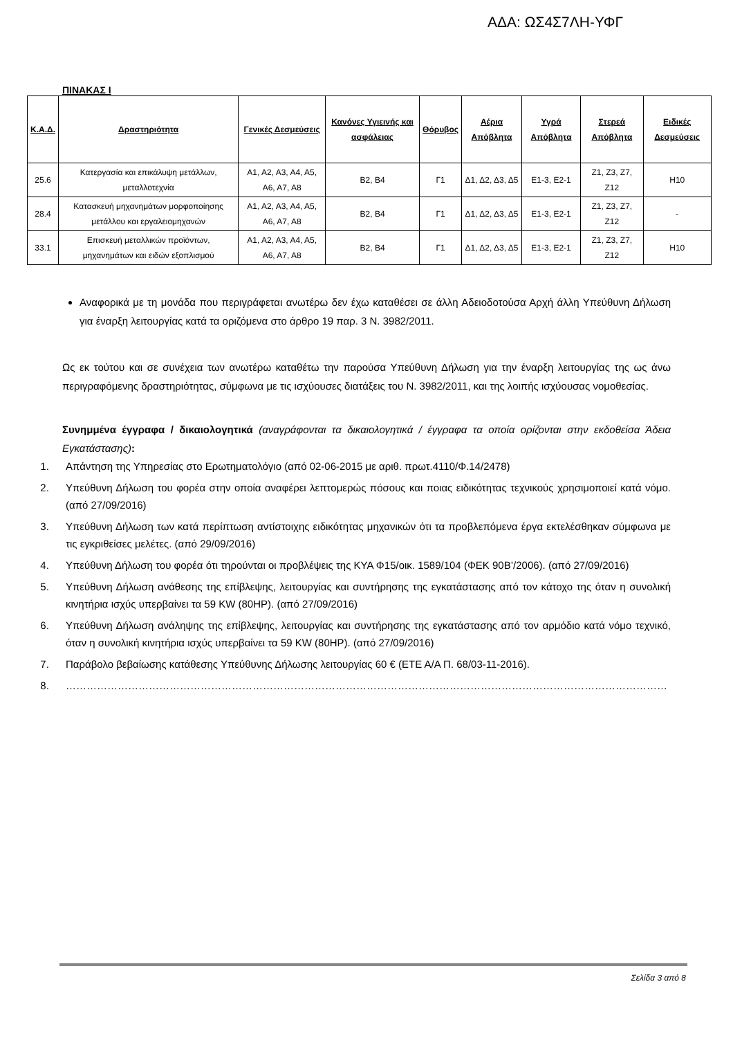ΑΔΑ: ΩΣ4Σ7ΛΗ-ΥΦΓ
ΠΙΝΑΚΑΣ Ι
| Κ.Α.Δ. | Δραστηριότητα | Γενικές Δεσμεύσεις | Κανόνες Υγιεινής και ασφάλειας | Θόρυβος | Αέρια Απόβλητα | Υγρά Απόβλητα | Στερεά Απόβλητα | Ειδικές Δεσμεύσεις |
| --- | --- | --- | --- | --- | --- | --- | --- | --- |
| 25.6 | Κατεργασία και επικάλυψη μετάλλων, μεταλλοτεχνία | Α1, Α2, Α3, Α4, Α5, Α6, Α7, Α8 | Β2, Β4 | Γ1 | Δ1, Δ2, Δ3, Δ5 | Ε1-3, Ε2-1 | Ζ1, Ζ3, Ζ7, Ζ12 | Η10 |
| 28.4 | Κατασκευή μηχανημάτων μορφοποίησης μετάλλου και εργαλειομηχανών | Α1, Α2, Α3, Α4, Α5, Α6, Α7, Α8 | Β2, Β4 | Γ1 | Δ1, Δ2, Δ3, Δ5 | Ε1-3, Ε2-1 | Ζ1, Ζ3, Ζ7, Ζ12 | - |
| 33.1 | Επισκευή μεταλλικών προϊόντων, μηχανημάτων και ειδών εξοπλισμού | Α1, Α2, Α3, Α4, Α5, Α6, Α7, Α8 | Β2, Β4 | Γ1 | Δ1, Δ2, Δ3, Δ5 | Ε1-3, Ε2-1 | Ζ1, Ζ3, Ζ7, Ζ12 | Η10 |
Αναφορικά με τη μονάδα που περιγράφεται ανωτέρω δεν έχω καταθέσει σε άλλη Αδειοδοτούσα Αρχή άλλη Υπεύθυνη Δήλωση για έναρξη λειτουργίας κατά τα οριζόμενα στο άρθρο 19 παρ. 3 Ν. 3982/2011.
Ως εκ τούτου και σε συνέχεια των ανωτέρω καταθέτω την παρούσα Υπεύθυνη Δήλωση για την έναρξη λειτουργίας της ως άνω περιγραφόμενης δραστηριότητας, σύμφωνα με τις ισχύουσες διατάξεις του Ν. 3982/2011, και της λοιπής ισχύουσας νομοθεσίας.
Συνημμένα έγγραφα / δικαιολογητικά (αναγράφονται τα δικαιολογητικά / έγγραφα τα οποία ορίζονται στην εκδοθείσα Άδεια Εγκατάστασης):
1. Απάντηση της Υπηρεσίας στο Ερωτηματολόγιο (από 02-06-2015 με αριθ. πρωτ.4110/Φ.14/2478)
2. Υπεύθυνη Δήλωση του φορέα στην οποία αναφέρει λεπτομερώς πόσους και ποιας ειδικότητας τεχνικούς χρησιμοποιεί κατά νόμο. (από 27/09/2016)
3. Υπεύθυνη Δήλωση των κατά περίπτωση αντίστοιχης ειδικότητας μηχανικών ότι τα προβλεπόμενα έργα εκτελέσθηκαν σύμφωνα με τις εγκριθείσες μελέτες. (από 29/09/2016)
4. Υπεύθυνη Δήλωση του φορέα ότι τηρούνται οι προβλέψεις της ΚΥΑ Φ15/οικ. 1589/104 (ΦΕΚ 90Β’/2006). (από 27/09/2016)
5. Υπεύθυνη Δήλωση ανάθεσης της επίβλεψης, λειτουργίας και συντήρησης της εγκατάστασης από τον κάτοχο της όταν η συνολική κινητήρια ισχύς υπερβαίνει τα 59 KW (80HP). (από 27/09/2016)
6. Υπεύθυνη Δήλωση ανάληψης της επίβλεψης, λειτουργίας και συντήρησης της εγκατάστασης από τον αρμόδιο κατά νόμο τεχνικό, όταν η συνολική κινητήρια ισχύς υπερβαίνει τα 59 KW (80HP). (από 27/09/2016)
7. Παράβολο βεβαίωσης κατάθεσης Υπεύθυνης Δήλωσης λειτουργίας 60 € (ΕΤΕ Α/Α Π. 68/03-11-2016).
8. …………………………………………………………………………………………………………………………………………………………
Σελίδα 3 από 8